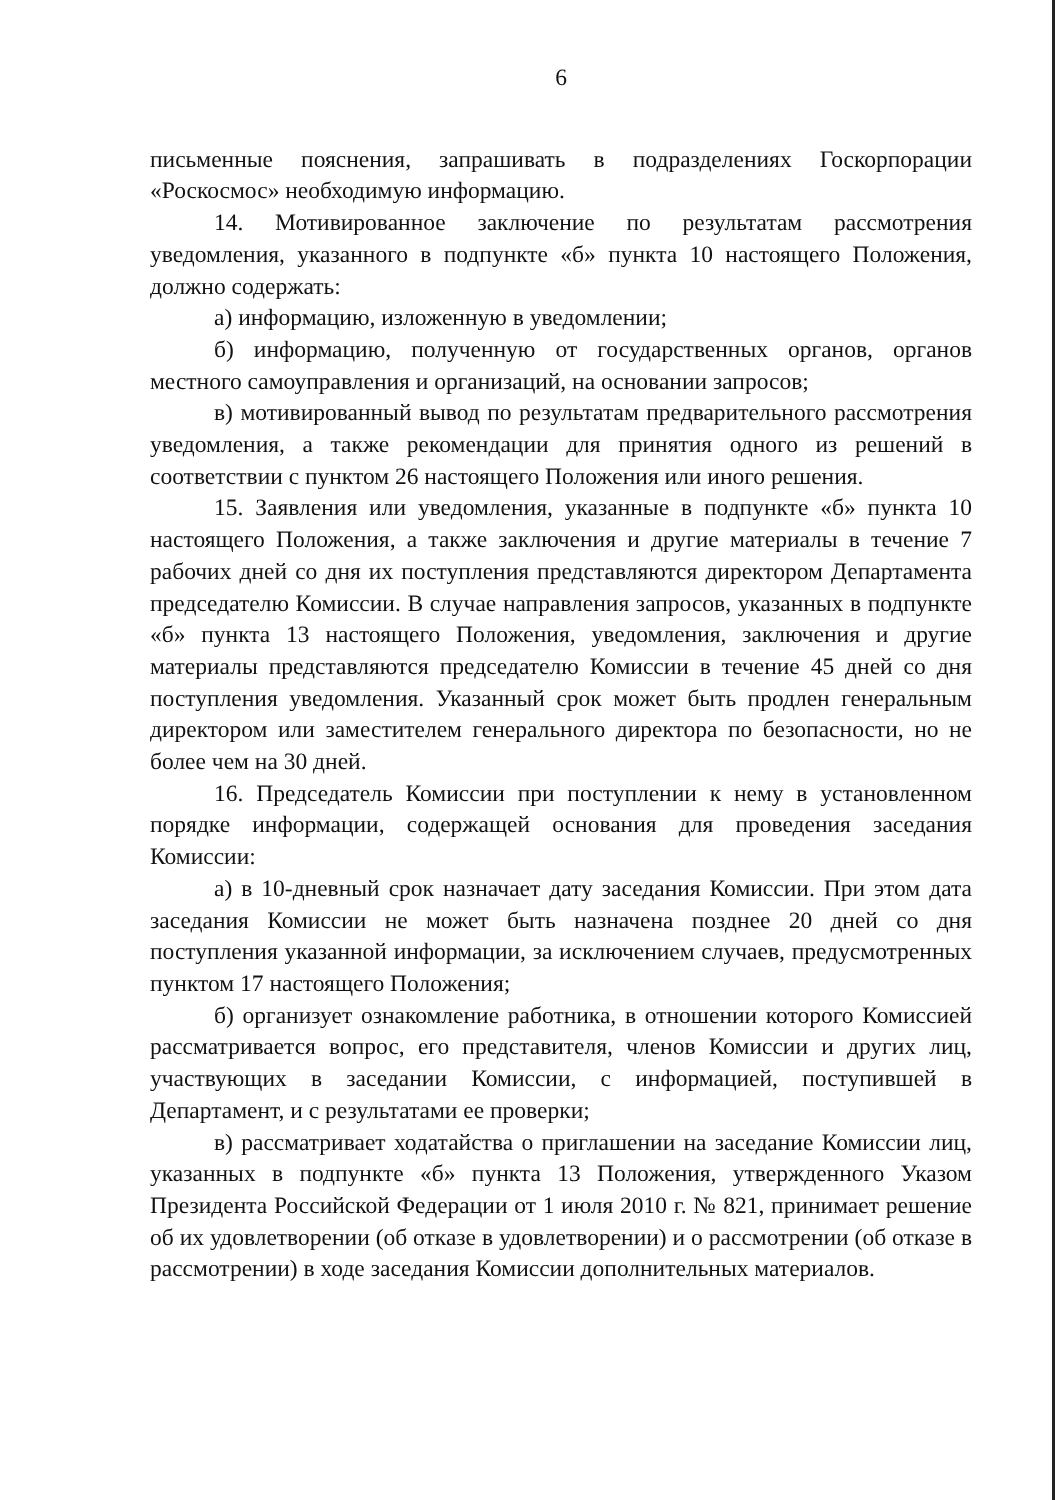6
письменные пояснения, запрашивать в подразделениях Госкорпорации «Роскосмос» необходимую информацию.
14. Мотивированное заключение по результатам рассмотрения уведомления, указанного в подпункте «б» пункта 10 настоящего Положения, должно содержать:
а) информацию, изложенную в уведомлении;
б) информацию, полученную от государственных органов, органов местного самоуправления и организаций, на основании запросов;
в) мотивированный вывод по результатам предварительного рассмотрения уведомления, а также рекомендации для принятия одного из решений в соответствии с пунктом 26 настоящего Положения или иного решения.
15. Заявления или уведомления, указанные в подпункте «б» пункта 10 настоящего Положения, а также заключения и другие материалы в течение 7 рабочих дней со дня их поступления представляются директором Департамента председателю Комиссии. В случае направления запросов, указанных в подпункте «б» пункта 13 настоящего Положения, уведомления, заключения и другие материалы представляются председателю Комиссии в течение 45 дней со дня поступления уведомления. Указанный срок может быть продлен генеральным директором или заместителем генерального директора по безопасности, но не более чем на 30 дней.
16. Председатель Комиссии при поступлении к нему в установленном порядке информации, содержащей основания для проведения заседания Комиссии:
а) в 10-дневный срок назначает дату заседания Комиссии. При этом дата заседания Комиссии не может быть назначена позднее 20 дней со дня поступления указанной информации, за исключением случаев, предусмотренных пунктом 17 настоящего Положения;
б) организует ознакомление работника, в отношении которого Комиссией рассматривается вопрос, его представителя, членов Комиссии и других лиц, участвующих в заседании Комиссии, с информацией, поступившей в Департамент, и с результатами ее проверки;
в) рассматривает ходатайства о приглашении на заседание Комиссии лиц, указанных в подпункте «б» пункта 13 Положения, утвержденного Указом Президента Российской Федерации от 1 июля 2010 г. № 821, принимает решение об их удовлетворении (об отказе в удовлетворении) и о рассмотрении (об отказе в рассмотрении) в ходе заседания Комиссии дополнительных материалов.